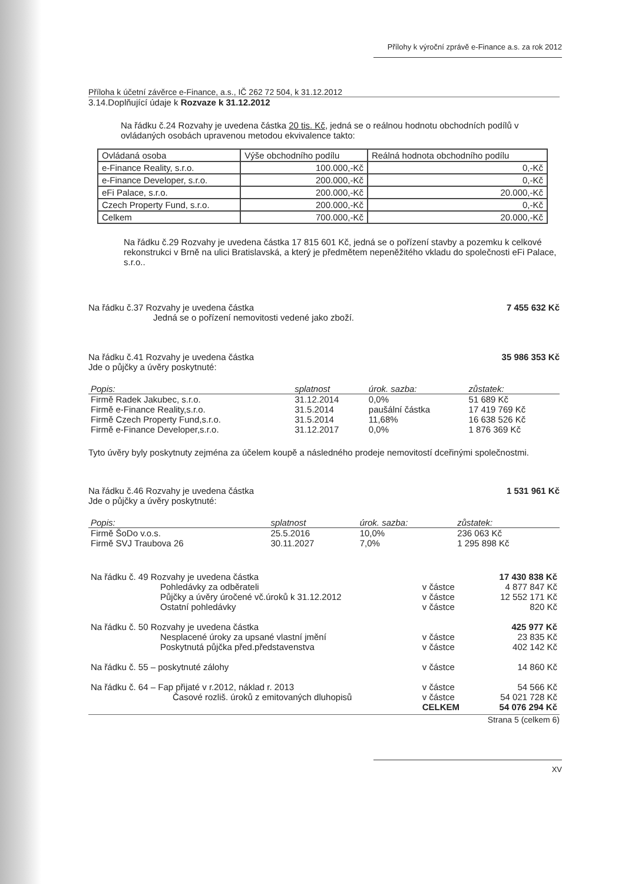Přílohy k výroční zprávě e-Finance a.s. za rok 2012
Příloha k účetní závěrce e-Finance, a.s., IČ 262 72 504, k 31.12.2012
3.14.Doplňující údaje k Rozvaze k 31.12.2012
Na řádku č.24 Rozvahy je uvedena částka 20 tis. Kč, jedná se o reálnou hodnotu obchodních podílů v ovládaných osobách upravenou metodou ekvivalence takto:
| Ovládaná osoba | Výše obchodního podílu | Reálná hodnota obchodního podílu |
| e-Finance Reality, s.r.o. | 100.000,-Kč | 0,-Kč |
| e-Finance Developer, s.r.o. | 200.000,-Kč | 0,-Kč |
| eFi Palace, s.r.o. | 200.000,-Kč | 20.000,-Kč |
| Czech Property Fund, s.r.o. | 200.000,-Kč | 0,-Kč |
| Celkem | 700.000,-Kč | 20.000,-Kč |
Na řádku č.29 Rozvahy je uvedena částka 17 815 601 Kč, jedná se o pořízení stavby a pozemku k celkové rekonstrukci v Brně na ulici Bratislavská, a který je předmětem nepeněžitého vkladu do společnosti eFi Palace, s.r.o..
Na řádku č.37 Rozvahy je uvedena částka 7 455 632 Kč
Jedná se o pořízení nemovitosti vedené jako zboží.
Na řádku č.41 Rozvahy je uvedena částka 35 986 353 Kč
Jde o půjčky a úvěry poskytnuté:
| Popis: | splatnost | úrok. sazba: | zůstatek: |
| --- | --- | --- | --- |
| Firmě Radek Jakubec, s.r.o. | 31.12.2014 | 0,0% | 51 689 Kč |
| Firmě e-Finance Reality,s.r.o. | 31.5.2014 | paušální částka | 17 419 769 Kč |
| Firmě Czech Property Fund,s.r.o. | 31.5.2014 | 11,68% | 16 638 526 Kč |
| Firmě e-Finance Developer,s.r.o. | 31.12.2017 | 0,0% | 1 876 369 Kč |
Tyto úvěry byly poskytnuty zejména za účelem koupě a následného prodeje nemovitostí dceřinými společnostmi.
Na řádku č.46 Rozvahy je uvedena částka 1 531 961 Kč
Jde o půjčky a úvěry poskytnuté:
| Popis: | splatnost | úrok. sazba: | zůstatek: |
| --- | --- | --- | --- |
| Firmě ŠoDo v.o.s. | 25.5.2016 | 10,0% | 236 063 Kč |
| Firmě SVJ Traubova 26 | 30.11.2027 | 7,0% | 1 295 898 Kč |
| Na řádku č. 49 Rozvahy je uvedena částka | | | 17 430 838 Kč |
| | Pohledávky za odběrateli | v částce | 4 877 847 Kč |
| | Půjčky a úvěry úročené vč.úroků k 31.12.2012 | v částce | 12 552 171 Kč |
| | Ostatní pohledávky | v částce | 820 Kč |
| Na řádku č. 50 Rozvahy je uvedena částka | | | 425 977 Kč |
| | Nesplacené úroky za upsané vlastní jmění | v částce | 23 835 Kč |
| | Poskytnutá půjčka před.představenstva | v částce | 402 142 Kč |
| Na řádku č. 55 – poskytnuté zálohy | | v částce | 14 860 Kč |
| Na řádku č. 64 – Fap přijaté v r.2012, náklad r. 2013 | | v částce | 54 566 Kč |
| | Časové rozliš. úroků z emitovaných dluhopisů | v částce | 54 021 728 Kč |
| | | CELKEM | 54 076 294 Kč |
Strana 5 (celkem 6)
XV